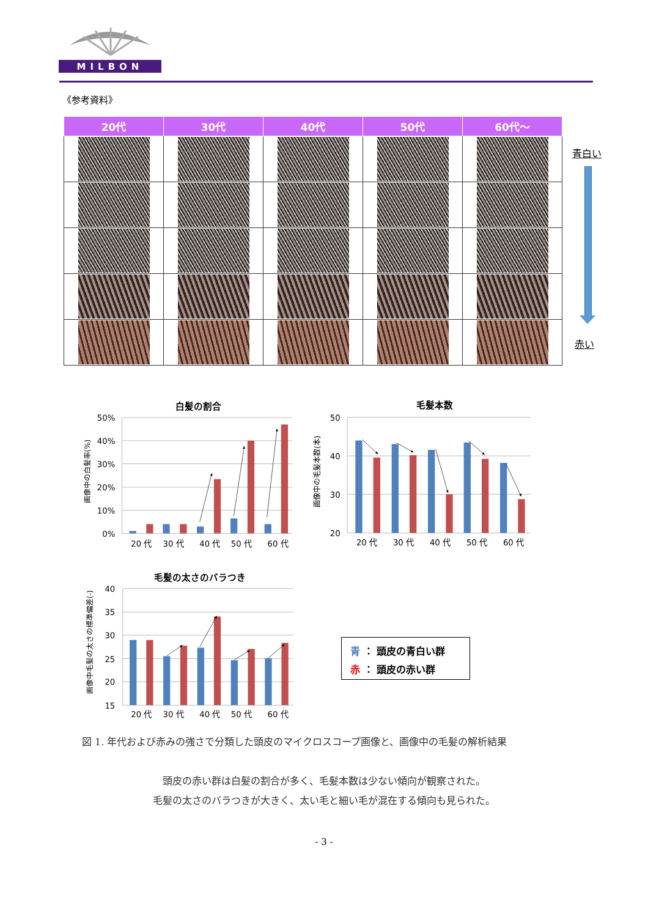MILBON
《参考資料》
| 20代 | 30代 | 40代 | 50代 | 60代～ |
| --- | --- | --- | --- | --- |
青白い
赤い
白髪の割合
50%
40%
30%
20%
10%
0%
画像中の白髪率(%)
20 代
30 代
40 代
50 代
60 代
毛髪本数
50
40
30
20
画像中の毛髪本数(本)
20 代
30 代
40 代
50 代
60 代
毛髪の太さのバラつき
40
35
30
25
20
15
画像中毛髪の太さの標準偏差(-)
20 代
30 代
40 代
50 代
60 代
青 ： 頭皮の青白い群
赤 ： 頭皮の赤い群
図 1. 年代および赤みの強さで分類した頭皮のマイクロスコープ画像と、画像中の毛髪の解析結果
頭皮の赤い群は白髪の割合が多く、毛髪本数は少ない傾向が観察された。
毛髪の太さのバラつきが大きく、太い毛と細い毛が混在する傾向も見られた。
- 3 -